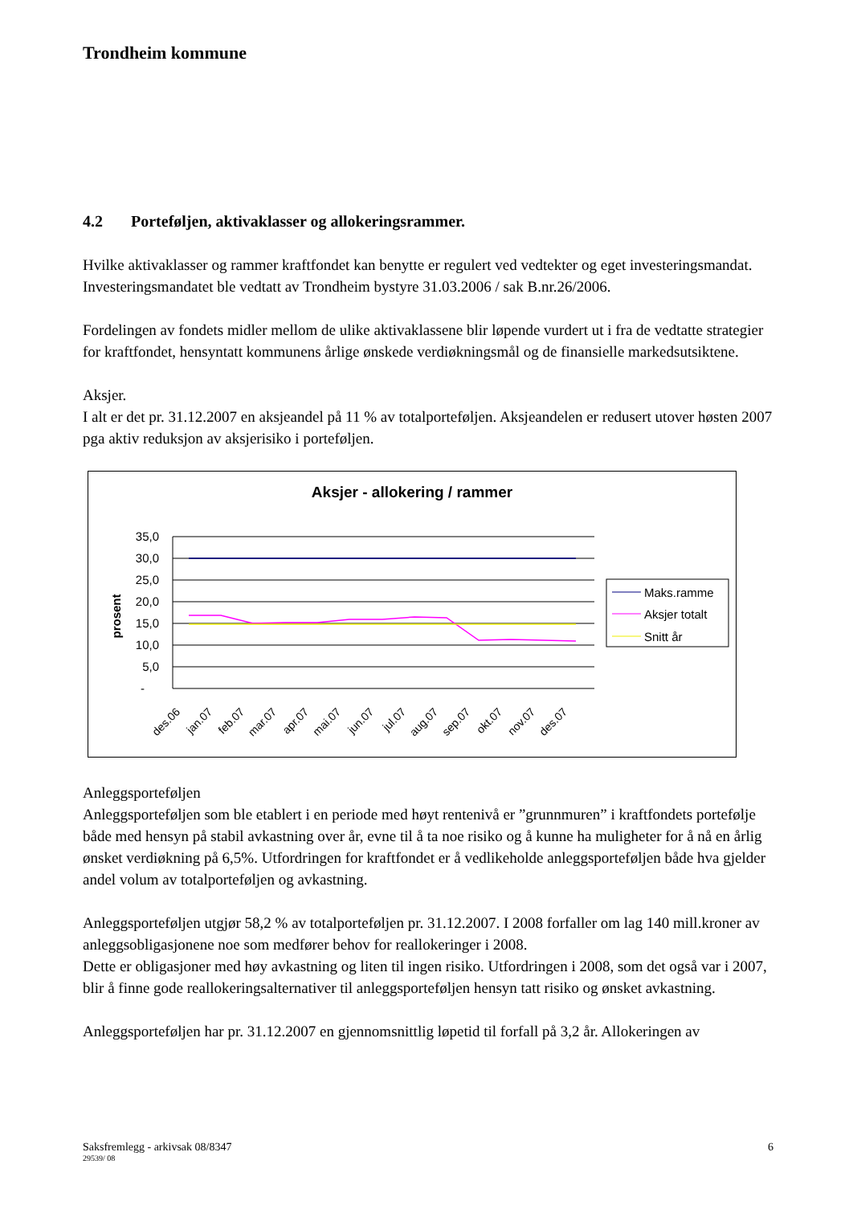Trondheim kommune
4.2 Porteføljen, aktivaklasser og allokeringsrammer.
Hvilke aktivaklasser og rammer kraftfondet kan benytte er regulert ved vedtekter og eget investeringsmandat. Investeringsmandatet ble vedtatt av Trondheim bystyre 31.03.2006 / sak B.nr.26/2006.
Fordelingen av fondets midler mellom de ulike aktivaklassene blir løpende vurdert ut i fra de vedtatte strategier for kraftfondet, hensyntatt kommunens årlige ønskede verdiøkningsmål og de finansielle markedsutsiktene.
Aksjer.
I alt er det pr. 31.12.2007 en aksjeandel på 11 % av totalporteføljen. Aksjeandelen er redusert utover høsten 2007 pga aktiv reduksjon av aksjerisiko i porteføljen.
Aksjer - allokering / rammer
prosent
35,0
30,0
25,0
20,0
15,0
10,0
5,0
-
des.06
jan.07
feb.07
mar.07
apr.07
mai.07
jun.07
jul.07
aug.07
sep.07
okt.07
nov.07
des.07
Maks.ramme
Aksjer totalt
Snitt år
Anleggsporteføljen
Anleggsporteføljen som ble etablert i en periode med høyt rentenivå er ”grunnmuren” i kraftfondets portefølje både med hensyn på stabil avkastning over år, evne til å ta noe risiko og å kunne ha muligheter for å nå en årlig ønsket verdiøkning på 6,5%. Utfordringen for kraftfondet er å vedlikeholde anleggsporteføljen både hva gjelder andel volum av totalporteføljen og avkastning.
Anleggsporteføljen utgjør 58,2 % av totalporteføljen pr. 31.12.2007. I 2008 forfaller om lag 140 mill.kroner av anleggsobligasjonene noe som medfører behov for reallokeringer i 2008.
Dette er obligasjoner med høy avkastning og liten til ingen risiko. Utfordringen i 2008, som det også var i 2007, blir å finne gode reallokeringsalternativer til anleggsporteføljen hensyn tatt risiko og ønsket avkastning.
Anleggsporteføljen har pr. 31.12.2007 en gjennomsnittlig løpetid til forfall på 3,2 år. Allokeringen av
Saksfremlegg - arkivsak 08/8347 6
29539/ 08